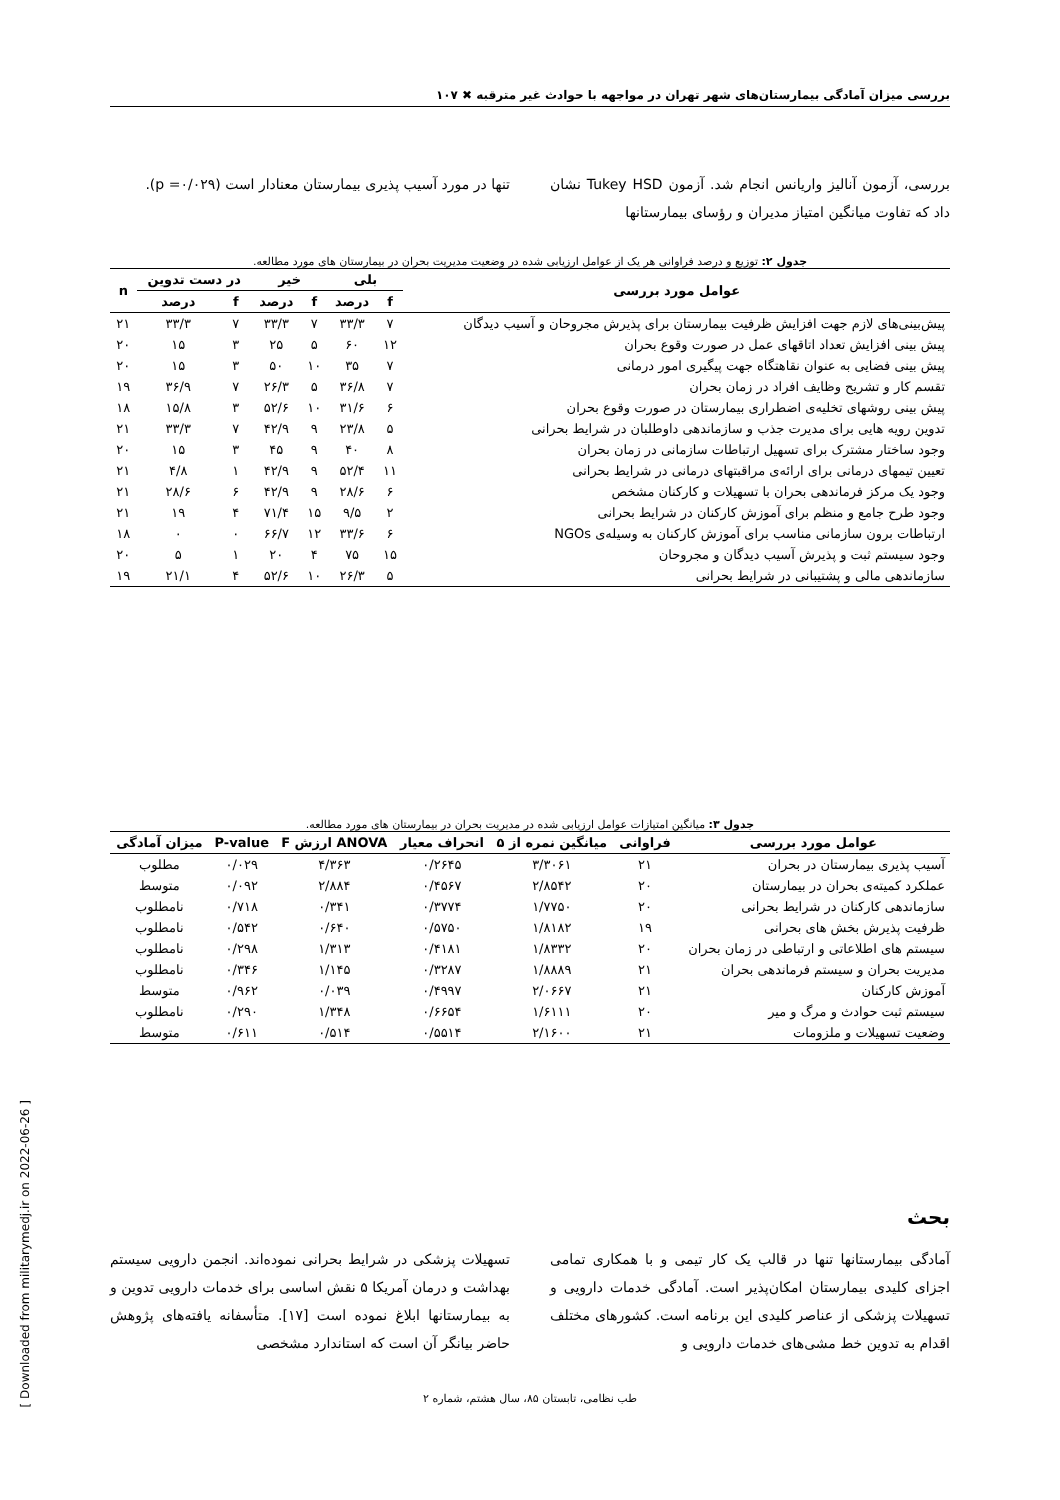بررسی میزان آمادگی بیمارستان‌های شهر تهران در مواجهه با حوادث غیر مترقبه ✖ ۱۰۷
بررسی، آزمون آنالیز واریانس انجام شد. آزمون Tukey HSD نشان داد که تفاوت میانگین امتیاز مدیران و رؤسای بیمارستانها
تنها در مورد آسیب پذیری بیمارستان معنادار است (p =۰/۰۲۹).
جدول ۲: توزیع و درصد فراوانی هر یک از عوامل ارزیابی شده در وضعیت مدیریت بحران در بیمارستان های مورد مطالعه.
| عوامل مورد بررسی | بلی | | خیر | | در دست تدوین | | n |
| --- | --- | --- | --- | --- | --- | --- | --- |
| | f | درصد | f | درصد | f | درصد | |
| پیش‌بینی‌های لازم جهت افزایش ظرفیت بیمارستان برای پذیرش مجروحان و آسیب دیدگان | ۷ | ۳۳/۳ | ۷ | ۳۳/۳ | ۷ | ۳۳/۳ | ۲۱ |
| پیش بینی افزایش تعداد اتاقهای عمل در صورت وقوع بحران | ۱۲ | ۶۰ | ۵ | ۲۵ | ۳ | ۱۵ | ۲۰ |
| پیش بینی فضایی به عنوان نقاهتگاه جهت پیگیری امور درمانی | ۷ | ۳۵ | ۱۰ | ۵۰ | ۳ | ۱۵ | ۲۰ |
| تقسم کار و تشریح وظایف افراد در زمان بحران | ۷ | ۳۶/۸ | ۵ | ۲۶/۳ | ۷ | ۳۶/۹ | ۱۹ |
| پیش بینی روشهای تخلیه‌ی اضطراری بیمارستان در صورت وقوع بحران | ۶ | ۳۱/۶ | ۱۰ | ۵۲/۶ | ۳ | ۱۵/۸ | ۱۸ |
| تدوین رویه هایی برای مدیرت جذب و سازماندهی داوطلبان در شرایط بحرانی | ۵ | ۲۳/۸ | ۹ | ۴۲/۹ | ۷ | ۳۳/۳ | ۲۱ |
| وجود ساختار مشترک برای تسهیل ارتباطات سازمانی در زمان بحران | ۸ | ۴۰ | ۹ | ۴۵ | ۳ | ۱۵ | ۲۰ |
| تعیین تیمهای درمانی برای ارائه‌ی مراقبتهای درمانی در شرایط بحرانی | ۱۱ | ۵۲/۴ | ۹ | ۴۲/۹ | ۱ | ۴/۸ | ۲۱ |
| وجود یک مرکز فرماندهی بحران با تسهیلات و کارکنان مشخص | ۶ | ۲۸/۶ | ۹ | ۴۲/۹ | ۶ | ۲۸/۶ | ۲۱ |
| وجود طرح جامع و منظم برای آموزش کارکنان در شرایط بحرانی | ۲ | ۹/۵ | ۱۵ | ۷۱/۴ | ۴ | ۱۹ | ۲۱ |
| ارتباطات برون سازمانی مناسب برای آموزش کارکنان به وسیله‌ی NGOs | ۶ | ۳۳/۶ | ۱۲ | ۶۶/۷ | ۰ | ۰ | ۱۸ |
| وجود سیستم ثبت و پذیرش آسیب دیدگان و مجروحان | ۱۵ | ۷۵ | ۴ | ۲۰ | ۱ | ۵ | ۲۰ |
| سازماندهی مالی و پشتیبانی در شرایط بحرانی | ۵ | ۲۶/۳ | ۱۰ | ۵۲/۶ | ۴ | ۲۱/۱ | ۱۹ |
جدول ۳: میانگین امتیازات عوامل ارزیابی شده در مدیریت بحران در بیمارستان های مورد مطالعه.
| عوامل مورد بررسی | فراوانی | میانگین نمره از ۵ | انحراف معیار | ANOVA ارزش F | P-value | میزان آمادگی |
| --- | --- | --- | --- | --- | --- | --- |
| آسیب پذیری بیمارستان در بحران | ۲۱ | ۳/۳۰۶۱ | ۰/۲۶۴۵ | ۴/۳۶۳ | ۰/۰۲۹ | مطلوب |
| عملکرد کمیته‌ی بحران در بیمارستان | ۲۰ | ۲/۸۵۴۲ | ۰/۴۵۶۷ | ۲/۸۸۴ | ۰/۰۹۲ | متوسط |
| سازماندهی کارکنان در شرایط بحرانی | ۲۰ | ۱/۷۷۵۰ | ۰/۳۷۷۴ | ۰/۳۴۱ | ۰/۷۱۸ | نامطلوب |
| ظرفیت پذیرش بخش های بحرانی | ۱۹ | ۱/۸۱۸۲ | ۰/۵۷۵۰ | ۰/۶۴۰ | ۰/۵۴۲ | نامطلوب |
| سیستم های اطلاعاتی و ارتباطی در زمان بحران | ۲۰ | ۱/۸۳۳۲ | ۰/۴۱۸۱ | ۱/۳۱۳ | ۰/۲۹۸ | نامطلوب |
| مدیریت بحران و سیستم فرماندهی بحران | ۲۱ | ۱/۸۸۸۹ | ۰/۳۲۸۷ | ۱/۱۴۵ | ۰/۳۴۶ | نامطلوب |
| آموزش کارکنان | ۲۱ | ۲/۰۶۶۷ | ۰/۴۹۹۷ | ۰/۰۳۹ | ۰/۹۶۲ | متوسط |
| سیستم ثبت حوادث و مرگ و میر | ۲۰ | ۱/۶۱۱۱ | ۰/۶۶۵۴ | ۱/۳۴۸ | ۰/۲۹۰ | نامطلوب |
| وضعیت تسهیلات و ملزومات | ۲۱ | ۲/۱۶۰۰ | ۰/۵۵۱۴ | ۰/۵۱۴ | ۰/۶۱۱ | متوسط |
بحث
آمادگی بیمارستانها تنها در قالب یک کار تیمی و با همکاری تمامی اجزای کلیدی بیمارستان امکان‌پذیر است. آمادگی خدمات دارویی و تسهیلات پزشکی از عناصر کلیدی این برنامه است. کشورهای مختلف اقدام به تدوین خط مشی‌های خدمات دارویی و
تسهیلات پزشکی در شرایط بحرانی نموده‌اند. انجمن دارویی سیستم بهداشت و درمان آمریکا ۵ نقش اساسی برای خدمات دارویی تدوین و به بیمارستانها ابلاغ نموده است [۱۷]. متأسفانه یافته‌های پژوهش حاضر بیانگر آن است که استاندارد مشخصی
طب نظامی، تابستان ۸۵، سال هشتم، شماره ۲
[ Downloaded from militarymedj.ir on 2022-06-26 ]